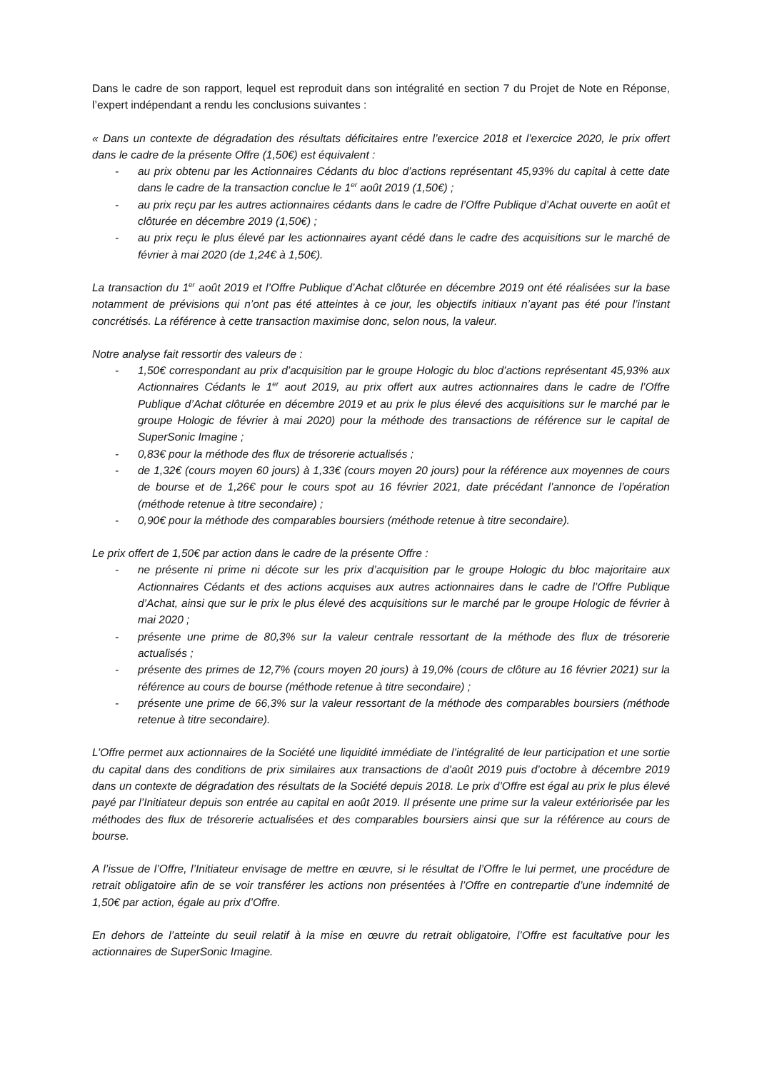Dans le cadre de son rapport, lequel est reproduit dans son intégralité en section 7 du Projet de Note en Réponse, l’expert indépendant a rendu les conclusions suivantes :
« Dans un contexte de dégradation des résultats déficitaires entre l’exercice 2018 et l’exercice 2020, le prix offert dans le cadre de la présente Offre (1,50€) est équivalent :
- au prix obtenu par les Actionnaires Cédants du bloc d’actions représentant 45,93% du capital à cette date dans le cadre de la transaction conclue le 1<sup>er</sup> août 2019 (1,50€) ;
- au prix reçu par les autres actionnaires cédants dans le cadre de l’Offre Publique d’Achat ouverte en août et clôturée en décembre 2019 (1,50€) ;
- au prix reçu le plus élevé par les actionnaires ayant cédé dans le cadre des acquisitions sur le marché de février à mai 2020 (de 1,24€ à 1,50€).
La transaction du 1<sup>er</sup> août 2019 et l’Offre Publique d’Achat clôturée en décembre 2019 ont été réalisées sur la base notamment de prévisions qui n’ont pas été atteintes à ce jour, les objectifs initiaux n’ayant pas été pour l’instant concrétisés. La référence à cette transaction maximise donc, selon nous, la valeur.
Notre analyse fait ressortir des valeurs de :
- 1,50€ correspondant au prix d’acquisition par le groupe Hologic du bloc d’actions représentant 45,93% aux Actionnaires Cédants le 1<sup>er</sup> aout 2019, au prix offert aux autres actionnaires dans le cadre de l’Offre Publique d’Achat clôturée en décembre 2019 et au prix le plus élevé des acquisitions sur le marché par le groupe Hologic de février à mai 2020) pour la méthode des transactions de référence sur le capital de SuperSonic Imagine ;
- 0,83€ pour la méthode des flux de trésorerie actualisés ;
- de 1,32€ (cours moyen 60 jours) à 1,33€ (cours moyen 20 jours) pour la référence aux moyennes de cours de bourse et de 1,26€ pour le cours spot au 16 février 2021, date précédant l’annonce de l’opération (méthode retenue à titre secondaire) ;
- 0,90€ pour la méthode des comparables boursiers (méthode retenue à titre secondaire).
Le prix offert de 1,50€ par action dans le cadre de la présente Offre :
- ne présente ni prime ni décote sur les prix d’acquisition par le groupe Hologic du bloc majoritaire aux Actionnaires Cédants et des actions acquises aux autres actionnaires dans le cadre de l’Offre Publique d’Achat, ainsi que sur le prix le plus élevé des acquisitions sur le marché par le groupe Hologic de février à mai 2020 ;
- présente une prime de 80,3% sur la valeur centrale ressortant de la méthode des flux de trésorerie actualisés ;
- présente des primes de 12,7% (cours moyen 20 jours) à 19,0% (cours de clôture au 16 février 2021) sur la référence au cours de bourse (méthode retenue à titre secondaire) ;
- présente une prime de 66,3% sur la valeur ressortant de la méthode des comparables boursiers (méthode retenue à titre secondaire).
L’Offre permet aux actionnaires de la Société une liquidité immédiate de l’intégralité de leur participation et une sortie du capital dans des conditions de prix similaires aux transactions de d’août 2019 puis d’octobre à décembre 2019 dans un contexte de dégradation des résultats de la Société depuis 2018. Le prix d’Offre est égal au prix le plus élevé payé par l’Initiateur depuis son entrée au capital en août 2019. Il présente une prime sur la valeur extériorisée par les méthodes des flux de trésorerie actualisées et des comparables boursiers ainsi que sur la référence au cours de bourse.
A l’issue de l’Offre, l’Initiateur envisage de mettre en œuvre, si le résultat de l’Offre le lui permet, une procédure de retrait obligatoire afin de se voir transférer les actions non présentées à l’Offre en contrepartie d’une indemnité de 1,50€ par action, égale au prix d’Offre.
En dehors de l’atteinte du seuil relatif à la mise en œuvre du retrait obligatoire, l’Offre est facultative pour les actionnaires de SuperSonic Imagine.